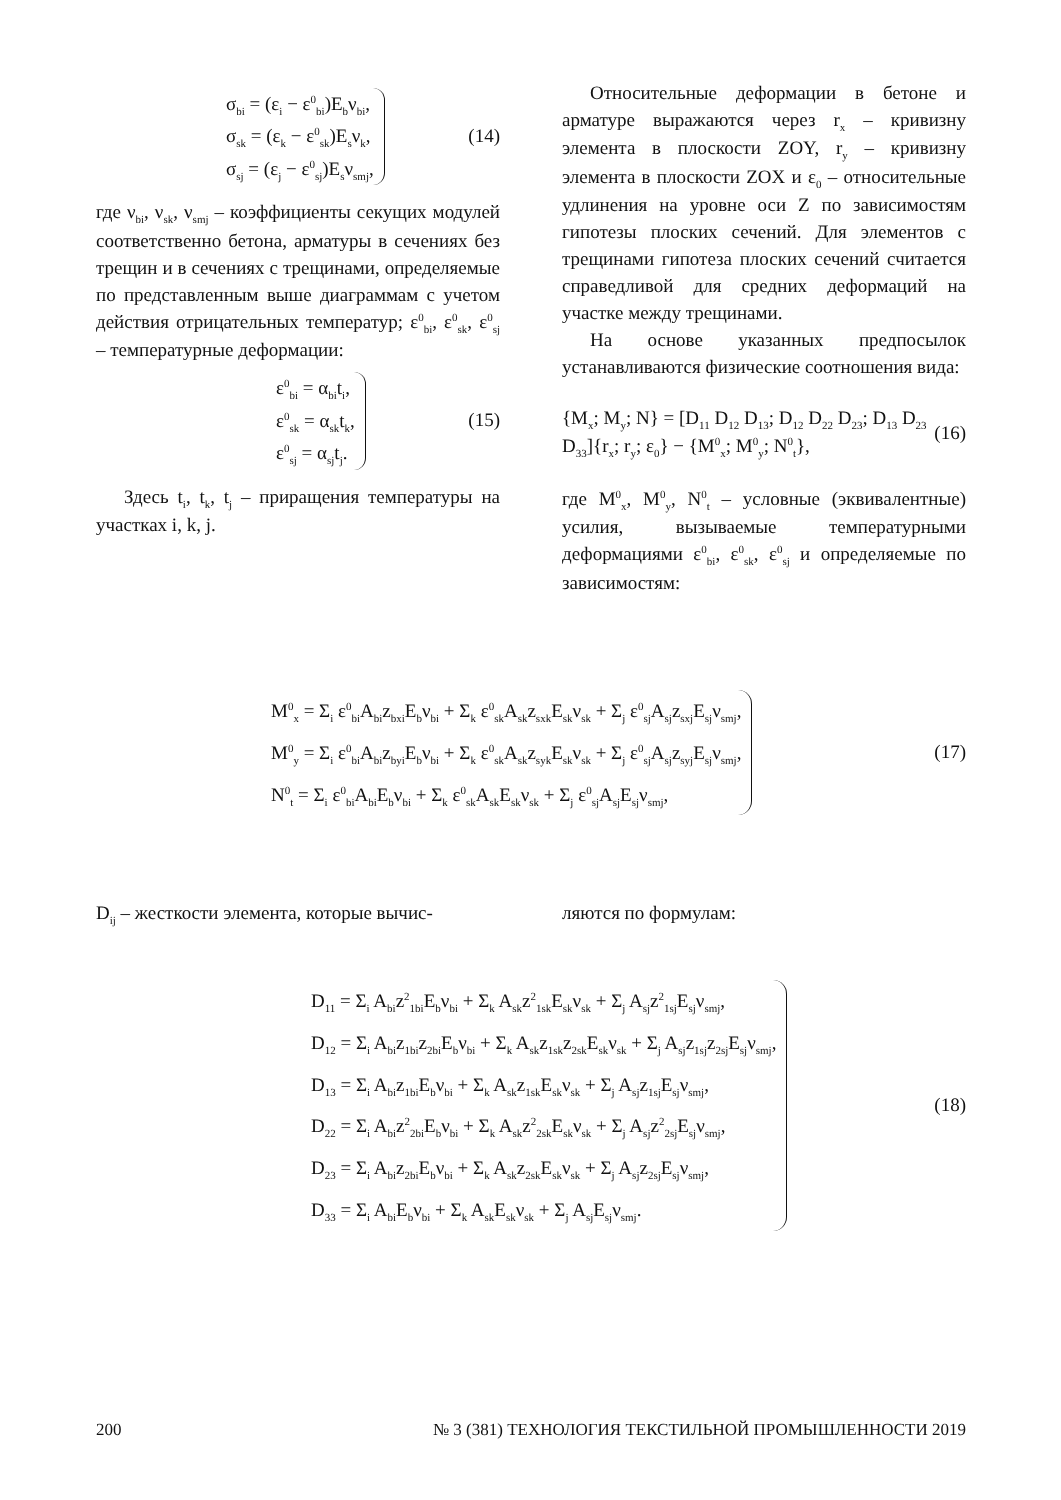σ<sub>bi</sub> = (ε<sub>i</sub> − ε<sup>0</sup><sub>bi</sub>)E<sub>b</sub>ν<sub>bi</sub>,
σ<sub>sk</sub> = (ε<sub>k</sub> − ε<sup>0</sup><sub>sk</sub>)E<sub>s</sub>ν<sub>k</sub>,
σ<sub>sj</sub> = (ε<sub>j</sub> − ε<sup>0</sup><sub>sj</sub>)E<sub>s</sub>ν<sub>smj</sub>,
(14)
где ν<sub>bi</sub>, ν<sub>sk</sub>, ν<sub>smj</sub> – коэффициенты секущих модулей соответственно бетона, арматуры в сечениях без трещин и в сечениях с трещинами, определяемые по представленным выше диаграммам с учетом действия отрицательных температур; ε<sup>0</sup><sub>bi</sub>, ε<sup>0</sup><sub>sk</sub>, ε<sup>0</sup><sub>sj</sub> – температурные деформации:
ε<sup>0</sup><sub>bi</sub> = α<sub>bi</sub>t<sub>i</sub>,
ε<sup>0</sup><sub>sk</sub> = α<sub>sk</sub>t<sub>k</sub>,
ε<sup>0</sup><sub>sj</sub> = α<sub>sj</sub>t<sub>j</sub>.
(15)
Здесь t<sub>i</sub>, t<sub>k</sub>, t<sub>j</sub> – приращения температуры на участках i, k, j.
Относительные деформации в бетоне и арматуре выражаются через r<sub>x</sub> – кривизну элемента в плоскости ZOY, r<sub>y</sub> – кривизну элемента в плоскости ZOX и ε<sub>0</sub> – относительные удлинения на уровне оси Z по зависимостям гипотезы плоских сечений. Для элементов с трещинами гипотеза плоских сечений считается справедливой для средних деформаций на участке между трещинами.
На основе указанных предпосылок устанавливаются физические соотношения вида:
{M<sub>x</sub>; M<sub>y</sub>; N} = [D<sub>11</sub> D<sub>12</sub> D<sub>13</sub>; D<sub>12</sub> D<sub>22</sub> D<sub>23</sub>; D<sub>13</sub> D<sub>23</sub> D<sub>33</sub>]{r<sub>x</sub>; r<sub>y</sub>; ε<sub>0</sub>} − {M<sup>0</sup><sub>x</sub>; M<sup>0</sup><sub>y</sub>; N<sup>0</sup><sub>t</sub>},
(16)
где M<sup>0</sup><sub>x</sub>, M<sup>0</sup><sub>y</sub>, N<sup>0</sup><sub>t</sub> – условные (эквивалентные) усилия, вызываемые температурными деформациями ε<sup>0</sup><sub>bi</sub>, ε<sup>0</sup><sub>sk</sub>, ε<sup>0</sup><sub>sj</sub> и определяемые по зависимостям:
M<sup>0</sup><sub>x</sub> = Σ<sub>i</sub> ε<sup>0</sup><sub>bi</sub>A<sub>bi</sub>z<sub>bxi</sub>E<sub>b</sub>ν<sub>bi</sub> + Σ<sub>k</sub> ε<sup>0</sup><sub>sk</sub>A<sub>sk</sub>z<sub>sxk</sub>E<sub>sk</sub>ν<sub>sk</sub> + Σ<sub>j</sub> ε<sup>0</sup><sub>sj</sub>A<sub>sj</sub>z<sub>sxj</sub>E<sub>sj</sub>ν<sub>smj</sub>,
M<sup>0</sup><sub>y</sub> = Σ<sub>i</sub> ε<sup>0</sup><sub>bi</sub>A<sub>bi</sub>z<sub>byi</sub>E<sub>b</sub>ν<sub>bi</sub> + Σ<sub>k</sub> ε<sup>0</sup><sub>sk</sub>A<sub>sk</sub>z<sub>syk</sub>E<sub>sk</sub>ν<sub>sk</sub> + Σ<sub>j</sub> ε<sup>0</sup><sub>sj</sub>A<sub>sj</sub>z<sub>syj</sub>E<sub>sj</sub>ν<sub>smj</sub>,
N<sup>0</sup><sub>t</sub> = Σ<sub>i</sub> ε<sup>0</sup><sub>bi</sub>A<sub>bi</sub>E<sub>b</sub>ν<sub>bi</sub> + Σ<sub>k</sub> ε<sup>0</sup><sub>sk</sub>A<sub>sk</sub>E<sub>sk</sub>ν<sub>sk</sub> + Σ<sub>j</sub> ε<sup>0</sup><sub>sj</sub>A<sub>sj</sub>E<sub>sj</sub>ν<sub>smj</sub>,
(17)
D<sub>ij</sub> – жесткости элемента, которые вычис-
ляются по формулам:
D<sub>11</sub> = Σ<sub>i</sub> A<sub>bi</sub>z<sup>2</sup><sub>1bi</sub>E<sub>b</sub>ν<sub>bi</sub> + Σ<sub>k</sub> A<sub>sk</sub>z<sup>2</sup><sub>1sk</sub>E<sub>sk</sub>ν<sub>sk</sub> + Σ<sub>j</sub> A<sub>sj</sub>z<sup>2</sup><sub>1sj</sub>E<sub>sj</sub>ν<sub>smj</sub>,
D<sub>12</sub> = Σ<sub>i</sub> A<sub>bi</sub>z<sub>1bi</sub>z<sub>2bi</sub>E<sub>b</sub>ν<sub>bi</sub> + Σ<sub>k</sub> A<sub>sk</sub>z<sub>1sk</sub>z<sub>2sk</sub>E<sub>sk</sub>ν<sub>sk</sub> + Σ<sub>j</sub> A<sub>sj</sub>z<sub>1sj</sub>z<sub>2sj</sub>E<sub>sj</sub>ν<sub>smj</sub>,
D<sub>13</sub> = Σ<sub>i</sub> A<sub>bi</sub>z<sub>1bi</sub>E<sub>b</sub>ν<sub>bi</sub> + Σ<sub>k</sub> A<sub>sk</sub>z<sub>1sk</sub>E<sub>sk</sub>ν<sub>sk</sub> + Σ<sub>j</sub> A<sub>sj</sub>z<sub>1sj</sub>E<sub>sj</sub>ν<sub>smj</sub>,
D<sub>22</sub> = Σ<sub>i</sub> A<sub>bi</sub>z<sup>2</sup><sub>2bi</sub>E<sub>b</sub>ν<sub>bi</sub> + Σ<sub>k</sub> A<sub>sk</sub>z<sup>2</sup><sub>2sk</sub>E<sub>sk</sub>ν<sub>sk</sub> + Σ<sub>j</sub> A<sub>sj</sub>z<sup>2</sup><sub>2sj</sub>E<sub>sj</sub>ν<sub>smj</sub>,
D<sub>23</sub> = Σ<sub>i</sub> A<sub>bi</sub>z<sub>2bi</sub>E<sub>b</sub>ν<sub>bi</sub> + Σ<sub>k</sub> A<sub>sk</sub>z<sub>2sk</sub>E<sub>sk</sub>ν<sub>sk</sub> + Σ<sub>j</sub> A<sub>sj</sub>z<sub>2sj</sub>E<sub>sj</sub>ν<sub>smj</sub>,
D<sub>33</sub> = Σ<sub>i</sub> A<sub>bi</sub>E<sub>b</sub>ν<sub>bi</sub> + Σ<sub>k</sub> A<sub>sk</sub>E<sub>sk</sub>ν<sub>sk</sub> + Σ<sub>j</sub> A<sub>sj</sub>E<sub>sj</sub>ν<sub>smj</sub>.
(18)
200 № 3 (381) ТЕХНОЛОГИЯ ТЕКСТИЛЬНОЙ ПРОМЫШЛЕННОСТИ 2019